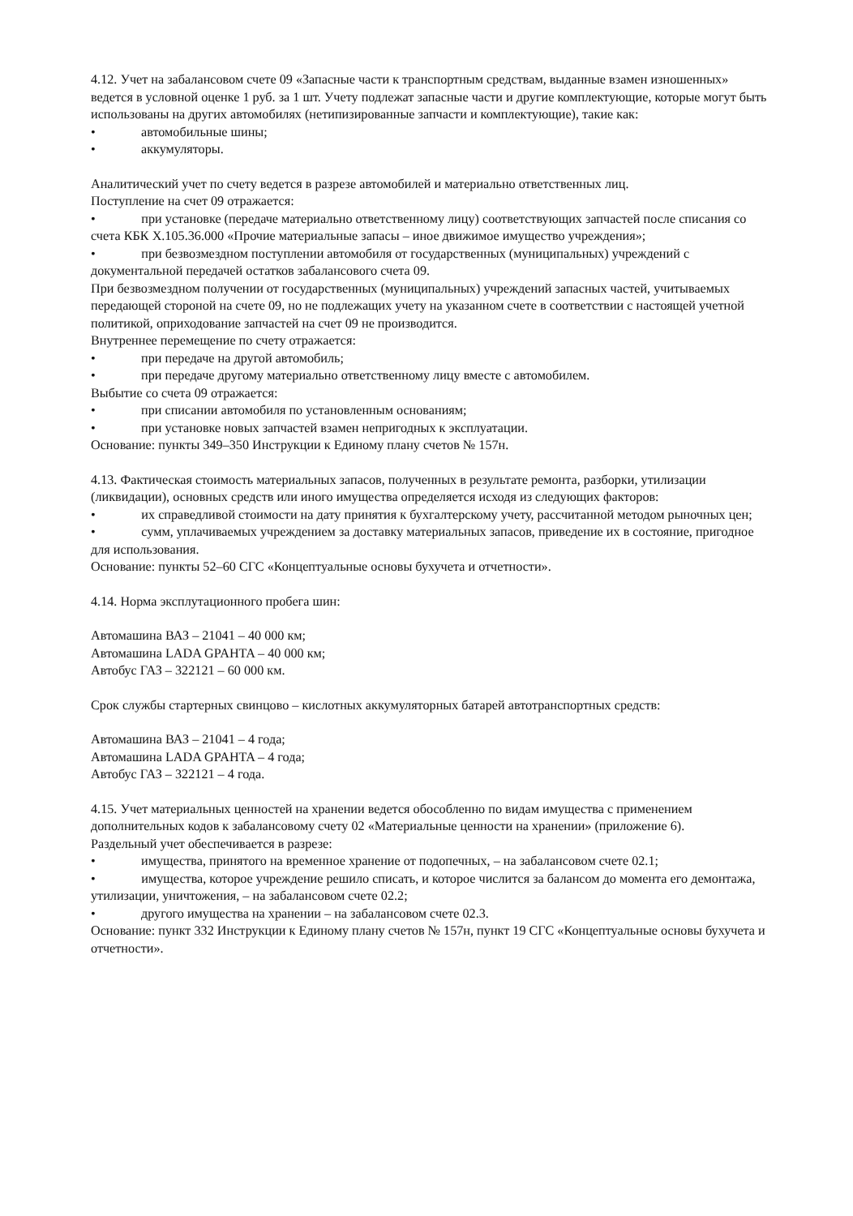4.12. Учет на забалансовом счете 09 «Запасные части к транспортным средствам, выданные взамен изношенных» ведется в условной оценке 1 руб. за 1 шт. Учету подлежат запасные части и другие комплектующие, которые могут быть использованы на других автомобилях (нетипизированные запчасти и комплектующие), такие как:
• автомобильные шины;
• аккумуляторы.
Аналитический учет по счету ведется в разрезе автомобилей и материально ответственных лиц.
Поступление на счет 09 отражается:
• при установке (передаче материально ответственному лицу) соответствующих запчастей после списания со счета КБК Х.105.36.000 «Прочие материальные запасы – иное движимое имущество учреждения»;
• при безвозмездном поступлении автомобиля от государственных (муниципальных) учреждений с документальной передачей остатков забалансового счета 09.
При безвозмездном получении от государственных (муниципальных) учреждений запасных частей, учитываемых передающей стороной на счете 09, но не подлежащих учету на указанном счете в соответствии с настоящей учетной политикой, оприходование запчастей на счет 09 не производится.
Внутреннее перемещение по счету отражается:
• при передаче на другой автомобиль;
• при передаче другому материально ответственному лицу вместе с автомобилем.
Выбытие со счета 09 отражается:
• при списании автомобиля по установленным основаниям;
• при установке новых запчастей взамен непригодных к эксплуатации.
Основание: пункты 349–350 Инструкции к Единому плану счетов № 157н.
4.13. Фактическая стоимость материальных запасов, полученных в результате ремонта, разборки, утилизации (ликвидации), основных средств или иного имущества определяется исходя из следующих факторов:
• их справедливой стоимости на дату принятия к бухгалтерскому учету, рассчитанной методом рыночных цен;
• сумм, уплачиваемых учреждением за доставку материальных запасов, приведение их в состояние, пригодное для использования.
Основание: пункты 52–60 СГС «Концептуальные основы бухучета и отчетности».
4.14. Норма эксплутационного пробега шин:
Автомашина ВАЗ – 21041 – 40 000 км;
Автомашина LADA GPAHTA – 40 000 км;
Автобус ГАЗ – 322121 – 60 000 км.
Срок службы стартерных свинцово – кислотных аккумуляторных батарей автотранспортных средств:
Автомашина ВАЗ – 21041 – 4 года;
Автомашина LADA GPAHTA – 4 года;
Автобус ГАЗ – 322121 – 4 года.
4.15. Учет материальных ценностей на хранении ведется обособленно по видам имущества с применением дополнительных кодов к забалансовому счету 02 «Материальные ценности на хранении» (приложение 6).
Раздельный учет обеспечивается в разрезе:
• имущества, принятого на временное хранение от подопечных, – на забалансовом счете 02.1;
• имущества, которое учреждение решило списать, и которое числится за балансом до момента его демонтажа, утилизации, уничтожения, – на забалансовом счете 02.2;
• другого имущества на хранении – на забалансовом счете 02.3.
Основание: пункт 332 Инструкции к Единому плану счетов № 157н, пункт 19 СГС «Концептуальные основы бухучета и отчетности».